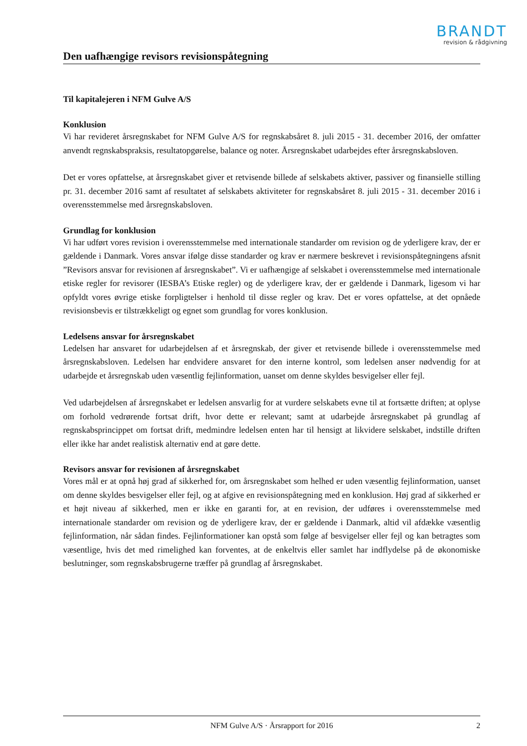BRANDT
revision & rådgivning
Den uafhængige revisors revisionspåtegning
Til kapitalejeren i NFM Gulve A/S
Konklusion
Vi har revideret årsregnskabet for NFM Gulve A/S for regnskabsåret 8. juli 2015 - 31. december 2016, der omfatter anvendt regnskabspraksis, resultatopgørelse, balance og noter. Årsregnskabet udarbejdes efter årsregnskabsloven.
Det er vores opfattelse, at årsregnskabet giver et retvisende billede af selskabets aktiver, passiver og finansielle stilling pr. 31. december 2016 samt af resultatet af selskabets aktiviteter for regnskabsåret 8. juli 2015 - 31. december 2016 i overensstemmelse med årsregnskabsloven.
Grundlag for konklusion
Vi har udført vores revision i overensstemmelse med internationale standarder om revision og de yderligere krav, der er gældende i Danmark. Vores ansvar ifølge disse standarder og krav er nærmere beskrevet i revisionspåtegningens afsnit ”Revisors ansvar for revisionen af årsregnskabet”. Vi er uafhængige af selskabet i overensstemmelse med internationale etiske regler for revisorer (IESBA’s Etiske regler) og de yderligere krav, der er gældende i Danmark, ligesom vi har opfyldt vores øvrige etiske forpligtelser i henhold til disse regler og krav. Det er vores opfattelse, at det opnåede revisionsbevis er tilstrækkeligt og egnet som grundlag for vores konklusion.
Ledelsens ansvar for årsregnskabet
Ledelsen har ansvaret for udarbejdelsen af et årsregnskab, der giver et retvisende billede i overensstemmelse med årsregnskabsloven. Ledelsen har endvidere ansvaret for den interne kontrol, som ledelsen anser nødvendig for at udarbejde et årsregnskab uden væsentlig fejlinformation, uanset om denne skyldes besvigelser eller fejl.
Ved udarbejdelsen af årsregnskabet er ledelsen ansvarlig for at vurdere selskabets evne til at fortsætte driften; at oplyse om forhold vedrørende fortsat drift, hvor dette er relevant; samt at udarbejde årsregnskabet på grundlag af regnskabsprincippet om fortsat drift, medmindre ledelsen enten har til hensigt at likvidere selskabet, indstille driften eller ikke har andet realistisk alternativ end at gøre dette.
Revisors ansvar for revisionen af årsregnskabet
Vores mål er at opnå høj grad af sikkerhed for, om årsregnskabet som helhed er uden væsentlig fejlinformation, uanset om denne skyldes besvigelser eller fejl, og at afgive en revisionspåtegning med en konklusion. Høj grad af sikkerhed er et højt niveau af sikkerhed, men er ikke en garanti for, at en revision, der udføres i overensstemmelse med internationale standarder om revision og de yderligere krav, der er gældende i Danmark, altid vil afdække væsentlig fejlinformation, når sådan findes. Fejlinformationer kan opstå som følge af besvigelser eller fejl og kan betragtes som væsentlige, hvis det med rimelighed kan forventes, at de enkeltvis eller samlet har indflydelse på de økonomiske beslutninger, som regnskabsbrugerne træffer på grundlag af årsregnskabet.
NFM Gulve A/S · Årsrapport for 2016 2